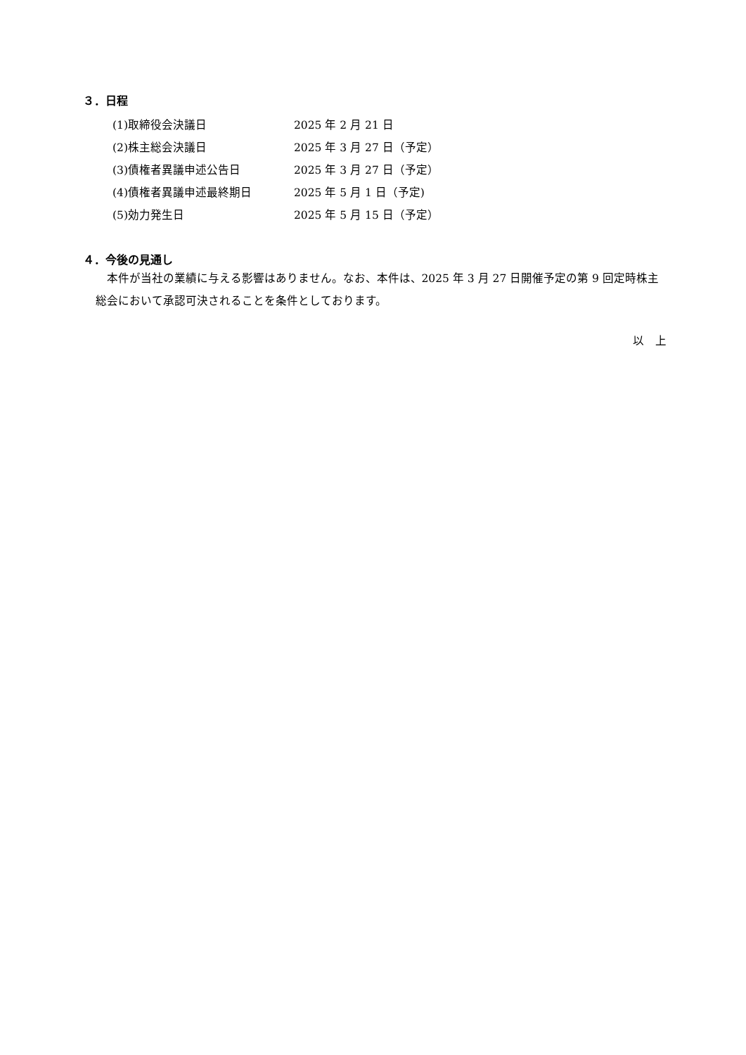３．日程
| (1)取締役会決議日 | 2025 年 2 月 21 日 |
| (2)株主総会決議日 | 2025 年 3 月 27 日（予定） |
| (3)債権者異議申述公告日 | 2025 年 3 月 27 日（予定） |
| (4)債権者異議申述最終期日 | 2025 年 5 月 1 日（予定) |
| (5)効力発生日 | 2025 年 5 月 15 日（予定） |
４．今後の見通し
本件が当社の業績に与える影響はありません。なお、本件は、2025 年 3 月 27 日開催予定の第 9 回定時株主総会において承認可決されることを条件としております。
以　上